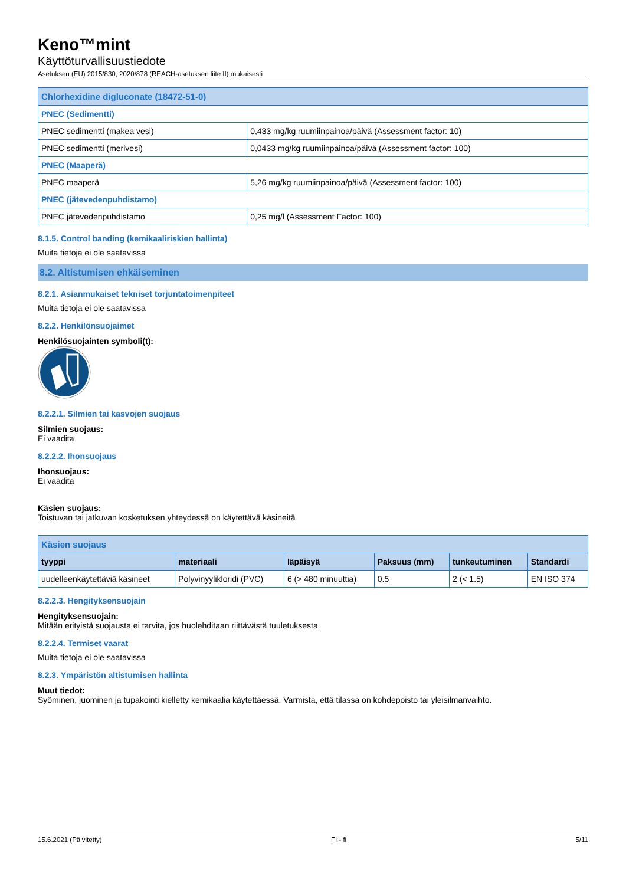Keno™mint
Käyttöturvallisuustiedote
Asetuksen (EU) 2015/830, 2020/878 (REACH-asetuksen liite II) mukaisesti
| Chlorhexidine digluconate (18472-51-0) | |
| PNEC (Sedimentti) | |
| PNEC sedimentti (makea vesi) | 0,433 mg/kg ruumiinpainoa/päivä (Assessment factor: 10) |
| PNEC sedimentti (merivesi) | 0,0433 mg/kg ruumiinpainoa/päivä (Assessment factor: 100) |
| PNEC (Maaperä) | |
| PNEC maaperä | 5,26 mg/kg ruumiinpainoa/päivä (Assessment factor: 100) |
| PNEC (jätevedenpuhdistamo) | |
| PNEC jätevedenpuhdistamo | 0,25 mg/l (Assessment Factor: 100) |
8.1.5. Control banding (kemikaaliriskien hallinta)
Muita tietoja ei ole saatavissa
8.2. Altistumisen ehkäiseminen
8.2.1. Asianmukaiset tekniset torjuntatoimenpiteet
Muita tietoja ei ole saatavissa
8.2.2. Henkilönsuojaimet
Henkilösuojainten symboli(t):
8.2.2.1. Silmien tai kasvojen suojaus
Silmien suojaus:
Ei vaadita
8.2.2.2. Ihonsuojaus
Ihonsuojaus:
Ei vaadita
Käsien suojaus:
Toistuvan tai jatkuvan kosketuksen yhteydessä on käytettävä käsineitä
| Käsien suojaus | | | | | |
| tyyppi | materiaali | läpäisyä | Paksuus (mm) | tunkeutuminen | Standardi |
| uudelleenkäytettäviä käsineet | Polyvinyylikloridi (PVC) | 6 (> 480 minuuttia) | 0.5 | 2 (< 1.5) | EN ISO 374 |
8.2.2.3. Hengityksensuojain
Hengityksensuojain:
Mitään erityistä suojausta ei tarvita, jos huolehditaan riittävästä tuuletuksesta
8.2.2.4. Termiset vaarat
Muita tietoja ei ole saatavissa
8.2.3. Ympäristön altistumisen hallinta
Muut tiedot:
Syöminen, juominen ja tupakointi kielletty kemikaalia käytettäessä. Varmista, että tilassa on kohdepoisto tai yleisilmanvaihto.
15.6.2021 (Päivitetty) FI - fi 5/11